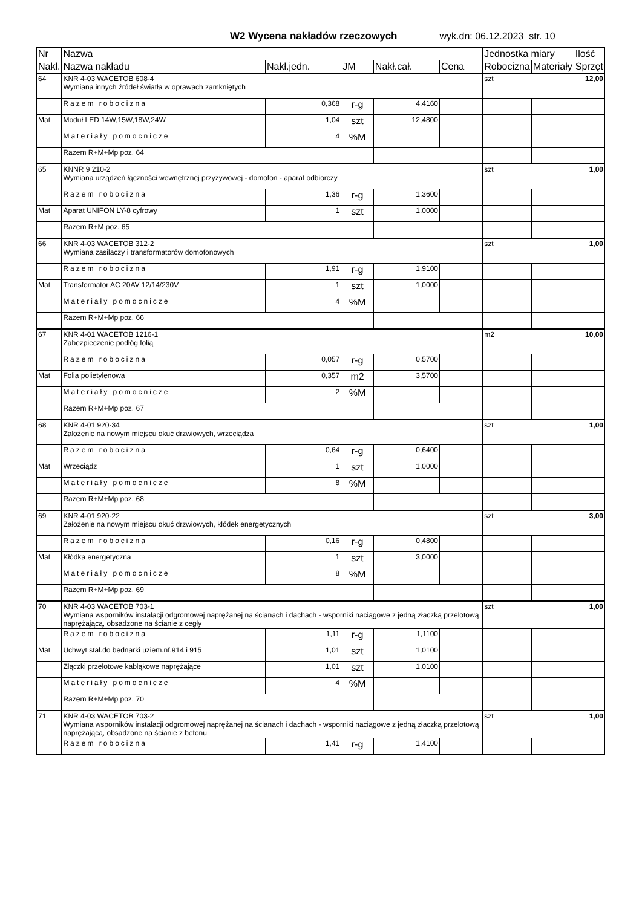W2 Wycena nakładów rzeczowych wyk.dn: 06.12.2023 str. 10
| Nr | Nazwa | | | | | Jednostka miary | | Ilość |
| --- | --- | --- | --- | --- | --- | --- | --- | --- |
| Nakł. | Nazwa nakładu | Nakł.jedn. | JM | Nakł.cał. | Cena | Robocizna | Materiały | Sprzęt |
| 64 | KNR 4-03 WACETOB 608-4 Wymiana innych źródeł światła w oprawach zamkniętych | | | | | szt | | 12,00 |
| | Razem robocizna | 0,368 | r-g | 4,4160 | | | | |
| Mat | Moduł LED 14W,15W,18W,24W | 1,04 | szt | 12,4800 | | | | |
| | Materiały pomocnicze | 4 | %M | | | | | |
| | Razem R+M+Mp poz. 64 | | | | | | | |
| 65 | KNNR 9 210-2 Wymiana urządzeń łączności wewnętrznej przyzywowej - domofon - aparat odbiorczy | | | | | szt | | 1,00 |
| | Razem robocizna | 1,36 | r-g | 1,3600 | | | | |
| Mat | Aparat UNIFON LY-8 cyfrowy | 1 | szt | 1,0000 | | | | |
| | Razem R+M poz. 65 | | | | | | | |
| 66 | KNR 4-03 WACETOB 312-2 Wymiana zasilaczy i transformatorów domofonowych | | | | | szt | | 1,00 |
| | Razem robocizna | 1,91 | r-g | 1,9100 | | | | |
| Mat | Transformator AC 20AV 12/14/230V | 1 | szt | 1,0000 | | | | |
| | Materiały pomocnicze | 4 | %M | | | | | |
| | Razem R+M+Mp poz. 66 | | | | | | | |
| 67 | KNR 4-01 WACETOB 1216-1 Zabezpieczenie podłóg folią | | | | | m2 | | 10,00 |
| | Razem robocizna | 0,057 | r-g | 0,5700 | | | | |
| Mat | Folia polietylenowa | 0,357 | m2 | 3,5700 | | | | |
| | Materiały pomocnicze | 2 | %M | | | | | |
| | Razem R+M+Mp poz. 67 | | | | | | | |
| 68 | KNR 4-01 920-34 Założenie na nowym miejscu okuć drzwiowych, wrzeciądza | | | | | szt | | 1,00 |
| | Razem robocizna | 0,64 | r-g | 0,6400 | | | | |
| Mat | Wrzeciądz | 1 | szt | 1,0000 | | | | |
| | Materiały pomocnicze | 8 | %M | | | | | |
| | Razem R+M+Mp poz. 68 | | | | | | | |
| 69 | KNR 4-01 920-22 Założenie na nowym miejscu okuć drzwiowych, kłódek energetycznych | | | | | szt | | 3,00 |
| | Razem robocizna | 0,16 | r-g | 0,4800 | | | | |
| Mat | Kłódka energetyczna | 1 | szt | 3,0000 | | | | |
| | Materiały pomocnicze | 8 | %M | | | | | |
| | Razem R+M+Mp poz. 69 | | | | | | | |
| 70 | KNR 4-03 WACETOB 703-1 Wymiana wsporników instalacji odgromowej naprężanej na ścianach i dachach - wsporniki naciągowe z jedną złaczką przelotową naprężającą, obsadzone na ścianie z cegły | | | | | szt | | 1,00 |
| | Razem robocizna | 1,11 | r-g | 1,1100 | | | | |
| Mat | Uchwyt stal.do bednarki uziem.nf.914 i 915 | 1,01 | szt | 1,0100 | | | | |
| | Złączki przelotowe kabłąkowe naprężające | 1,01 | szt | 1,0100 | | | | |
| | Materiały pomocnicze | 4 | %M | | | | | |
| | Razem R+M+Mp poz. 70 | | | | | | | |
| 71 | KNR 4-03 WACETOB 703-2 Wymiana wsporników instalacji odgromowej naprężanej na ścianach i dachach - wsporniki naciągowe z jedną złaczką przelotową naprężającą, obsadzone na ścianie z betonu | | | | | szt | | 1,00 |
| | Razem robocizna | 1,41 | r-g | 1,4100 | | | | |